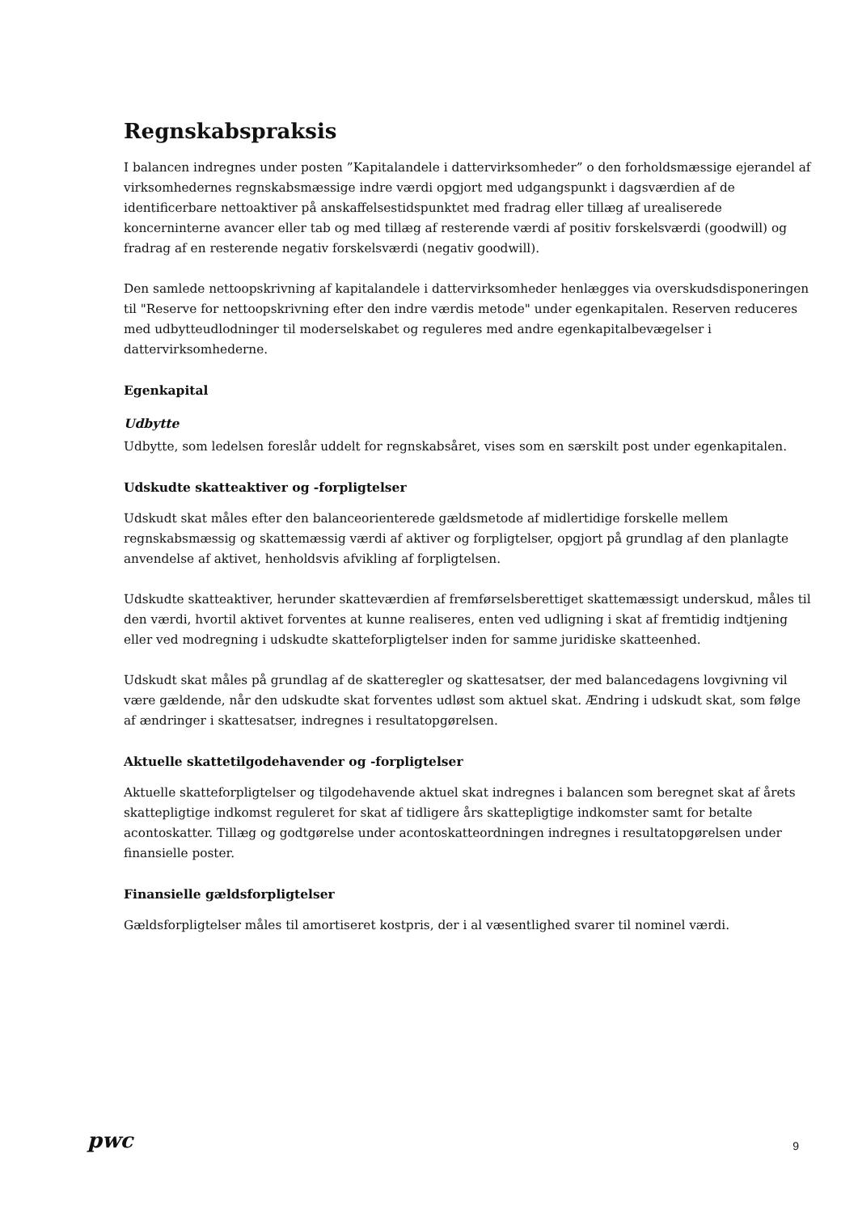Regnskabspraksis
I balancen indregnes under posten ”Kapitalandele i dattervirksomheder” o den forholdsmæssige ejerandel af virksomhedernes regnskabsmæssige indre værdi opgjort med udgangspunkt i dagsværdien af de identificerbare nettoaktiver på anskaffelsestidspunktet med fradrag eller tillæg af urealiserede koncerninterne avancer eller tab og med tillæg af resterende værdi af positiv forskelsværdi (goodwill) og fradrag af en resterende negativ forskelsværdi (negativ goodwill).
Den samlede nettoopskrivning af kapitalandele i dattervirksomheder henlægges via overskudsdisponeringen til "Reserve for nettoopskrivning efter den indre værdis metode" under egenkapitalen. Reserven reduceres med udbytteudlodninger til moderselskabet og reguleres med andre egenkapitalbevægelser i dattervirksomhederne.
Egenkapital
Udbytte
Udbytte, som ledelsen foreslår uddelt for regnskabsåret, vises som en særskilt post under egenkapitalen.
Udskudte skatteaktiver og -forpligtelser
Udskudt skat måles efter den balanceorienterede gældsmetode af midlertidige forskelle mellem regnskabsmæssig og skattemæssig værdi af aktiver og forpligtelser, opgjort på grundlag af den planlagte anvendelse af aktivet, henholdsvis afvikling af forpligtelsen.
Udskudte skatteaktiver, herunder skatteværdien af fremførselsberettiget skattemæssigt underskud, måles til den værdi, hvortil aktivet forventes at kunne realiseres, enten ved udligning i skat af fremtidig indtjening eller ved modregning i udskudte skatteforpligtelser inden for samme juridiske skatteenhed.
Udskudt skat måles på grundlag af de skatteregler og skattesatser, der med balancedagens lovgivning vil være gældende, når den udskudte skat forventes udløst som aktuel skat. Ændring i udskudt skat, som følge af ændringer i skattesatser, indregnes i resultatopgørelsen.
Aktuelle skattetilgodehavender og -forpligtelser
Aktuelle skatteforpligtelser og tilgodehavende aktuel skat indregnes i balancen som beregnet skat af årets skattepligtige indkomst reguleret for skat af tidligere års skattepligtige indkomster samt for betalte acontoskatter. Tillæg og godtgørelse under acontoskatteordningen indregnes i resultatopgørelsen under finansielle poster.
Finansielle gældsforpligtelser
Gældsforpligtelser måles til amortiseret kostpris, der i al væsentlighed svarer til nominel værdi.
pwc
9